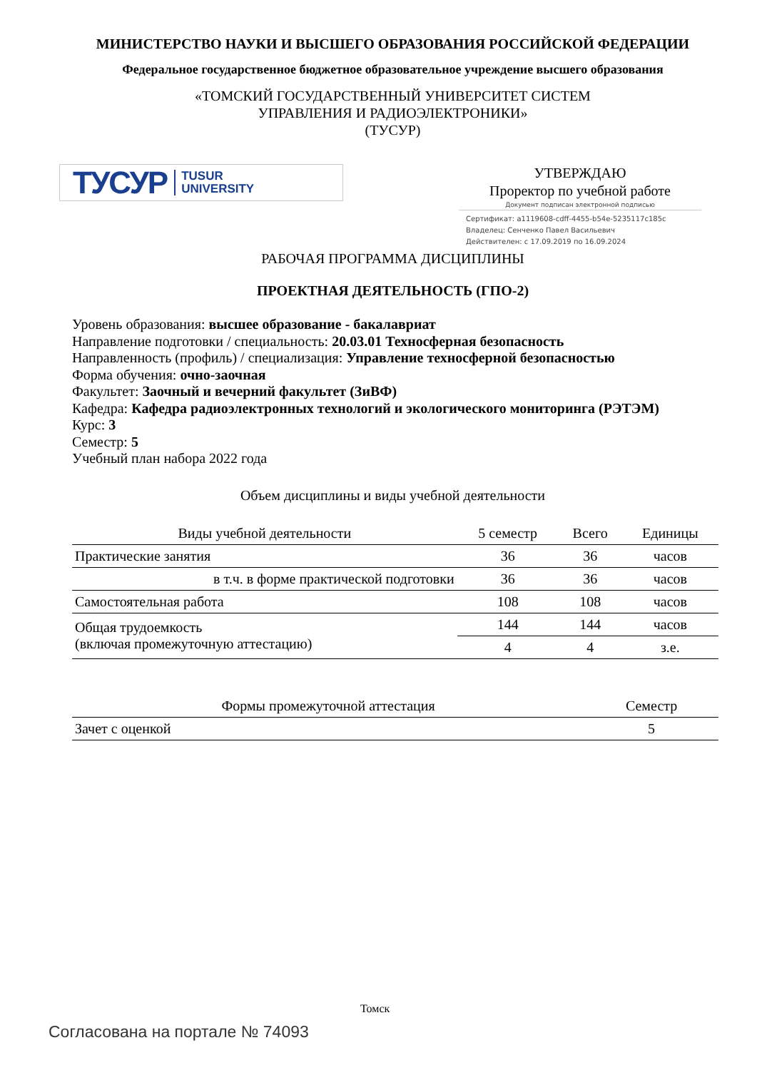МИНИСТЕРСТВО НАУКИ И ВЫСШЕГО ОБРАЗОВАНИЯ РОССИЙСКОЙ ФЕДЕРАЦИИ
Федеральное государственное бюджетное образовательное учреждение высшего образования
«ТОМСКИЙ ГОСУДАРСТВЕННЫЙ УНИВЕРСИТЕТ СИСТЕМ
УПРАВЛЕНИЯ И РАДИОЭЛЕКТРОНИКИ»
(ТУСУР)
ТУСУР TUSUR
UNIVERSITY
УТВЕРЖДАЮ
Проректор по учебной работе
Документ подписан электронной подписью
Сертификат: a1119608-cdff-4455-b54e-5235117c185c
Владелец: Сенченко Павел Васильевич
Действителен: с 17.09.2019 по 16.09.2024
РАБОЧАЯ ПРОГРАММА ДИСЦИПЛИНЫ
ПРОЕКТНАЯ ДЕЯТЕЛЬНОСТЬ (ГПО-2)
Уровень образования: высшее образование - бакалавриат
Направление подготовки / специальность: 20.03.01 Техносферная безопасность
Направленность (профиль) / специализация: Управление техносферной безопасностью
Форма обучения: очно-заочная
Факультет: Заочный и вечерний факультет (ЗиВФ)
Кафедра: Кафедра радиоэлектронных технологий и экологического мониторинга (РЭТЭМ)
Курс: 3
Семестр: 5
Учебный план набора 2022 года
Объем дисциплины и виды учебной деятельности
| Виды учебной деятельности | 5 семестр | Всего | Единицы |
| --- | --- | --- | --- |
| Практические занятия | 36 | 36 | часов |
| в т.ч. в форме практической подготовки | 36 | 36 | часов |
| Самостоятельная работа | 108 | 108 | часов |
| Общая трудоемкость (включая промежуточную аттестацию) | 144 | 144 | часов |
| | 4 | 4 | з.е. |
| Формы промежуточной аттестация | Семестр |
| --- | --- |
| Зачет с оценкой | 5 |
Томск
Согласована на портале № 74093